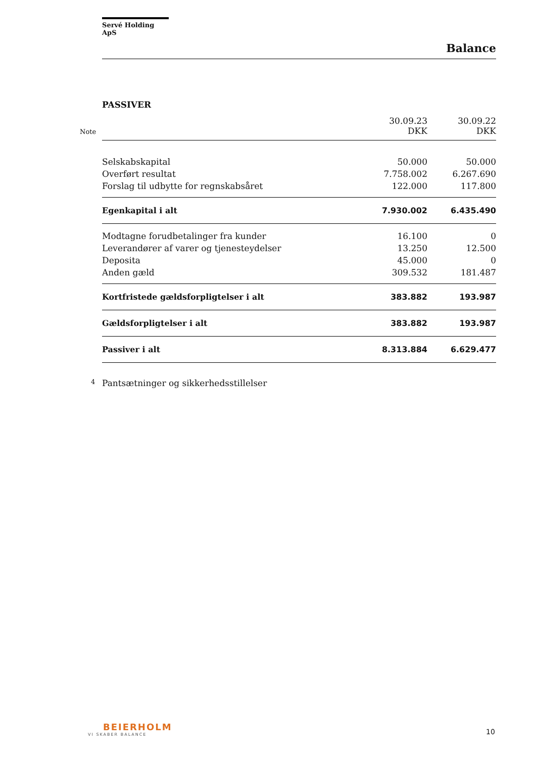Servé Holding ApS
Balance
PASSIVER
| Note | 30.09.23 DKK | 30.09.22 DKK |
| Selskabskapital | 50.000 | 50.000 |
| Overført resultat | 7.758.002 | 6.267.690 |
| Forslag til udbytte for regnskabsåret | 122.000 | 117.800 |
| Egenkapital i alt | 7.930.002 | 6.435.490 |
| Modtagne forudbetalinger fra kunder | 16.100 | 0 |
| Leverandører af varer og tjenesteydelser | 13.250 | 12.500 |
| Deposita | 45.000 | 0 |
| Anden gæld | 309.532 | 181.487 |
| Kortfristede gældsforpligtelser i alt | 383.882 | 193.987 |
| Gældsforpligtelser i alt | 383.882 | 193.987 |
| Passiver i alt | 8.313.884 | 6.629.477 |
| 4 Pantsætninger og sikkerhedsstillelser | | |
BEIERHOLM
VI SKABER BALANCE
10